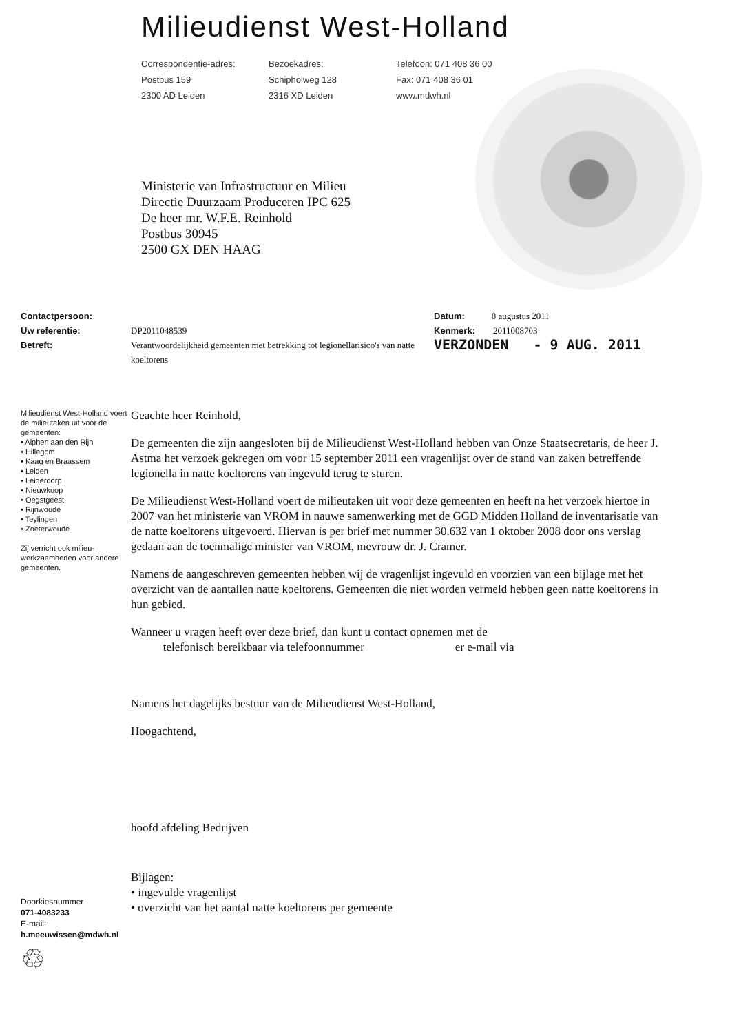Milieudienst West-Holland
Correspondentie-adres:
Postbus 159
2300 AD Leiden
Bezoekadres:
Schipholweg 128
2316 XD Leiden
Telefoon: 071 408 36 00
Fax: 071 408 36 01
www.mdwh.nl
Ministerie van Infrastructuur en Milieu
Directie Duurzaam Produceren IPC 625
De heer mr. W.F.E. Reinhold
Postbus 30945
2500 GX DEN HAAG
Contactpersoon:
Uw referentie:
Betreft:
DP2011048539
Verantwoordelijkheid gemeenten met betrekking tot legionellarisico's van natte koeltorens
Datum: 8 augustus 2011
Kenmerk: 2011008703
VERZONDEN - 9 AUG. 2011
Milieudienst West-Holland voert de milieutaken uit voor de gemeenten:
• Alphen aan den Rijn
• Hillegom
• Kaag en Braassem
• Leiden
• Leiderdorp
• Nieuwkoop
• Oegstgeest
• Rijnwoude
• Teylingen
• Zoeterwoude
Zij verricht ook milieu-werkzaamheden voor andere gemeenten.
Doorkiesnummer
071-4083233
E-mail:
h.meeuwissen@mdwh.nl
♲
Geachte heer Reinhold,
De gemeenten die zijn aangesloten bij de Milieudienst West-Holland hebben van Onze Staatsecretaris, de heer J. Astma het verzoek gekregen om voor 15 september 2011 een vragenlijst over de stand van zaken betreffende legionella in natte koeltorens van ingevuld terug te sturen.
De Milieudienst West-Holland voert de milieutaken uit voor deze gemeenten en heeft na het verzoek hiertoe in 2007 van het ministerie van VROM in nauwe samenwerking met de GGD Midden Holland de inventarisatie van de natte koeltorens uitgevoerd. Hiervan is per brief met nummer 30.632 van 1 oktober 2008 door ons verslag gedaan aan de toenmalige minister van VROM, mevrouw dr. J. Cramer.
Namens de aangeschreven gemeenten hebben wij de vragenlijst ingevuld en voorzien van een bijlage met het overzicht van de aantallen natte koeltorens. Gemeenten die niet worden vermeld hebben geen natte koeltorens in hun gebied.
Wanneer u vragen heeft over deze brief, dan kunt u contact opnemen met de
telefonisch bereikbaar via telefoonnummer er e-mail via
Namens het dagelijks bestuur van de Milieudienst West-Holland,
Hoogachtend,
hoofd afdeling Bedrijven
Bijlagen:
• ingevulde vragenlijst
• overzicht van het aantal natte koeltorens per gemeente